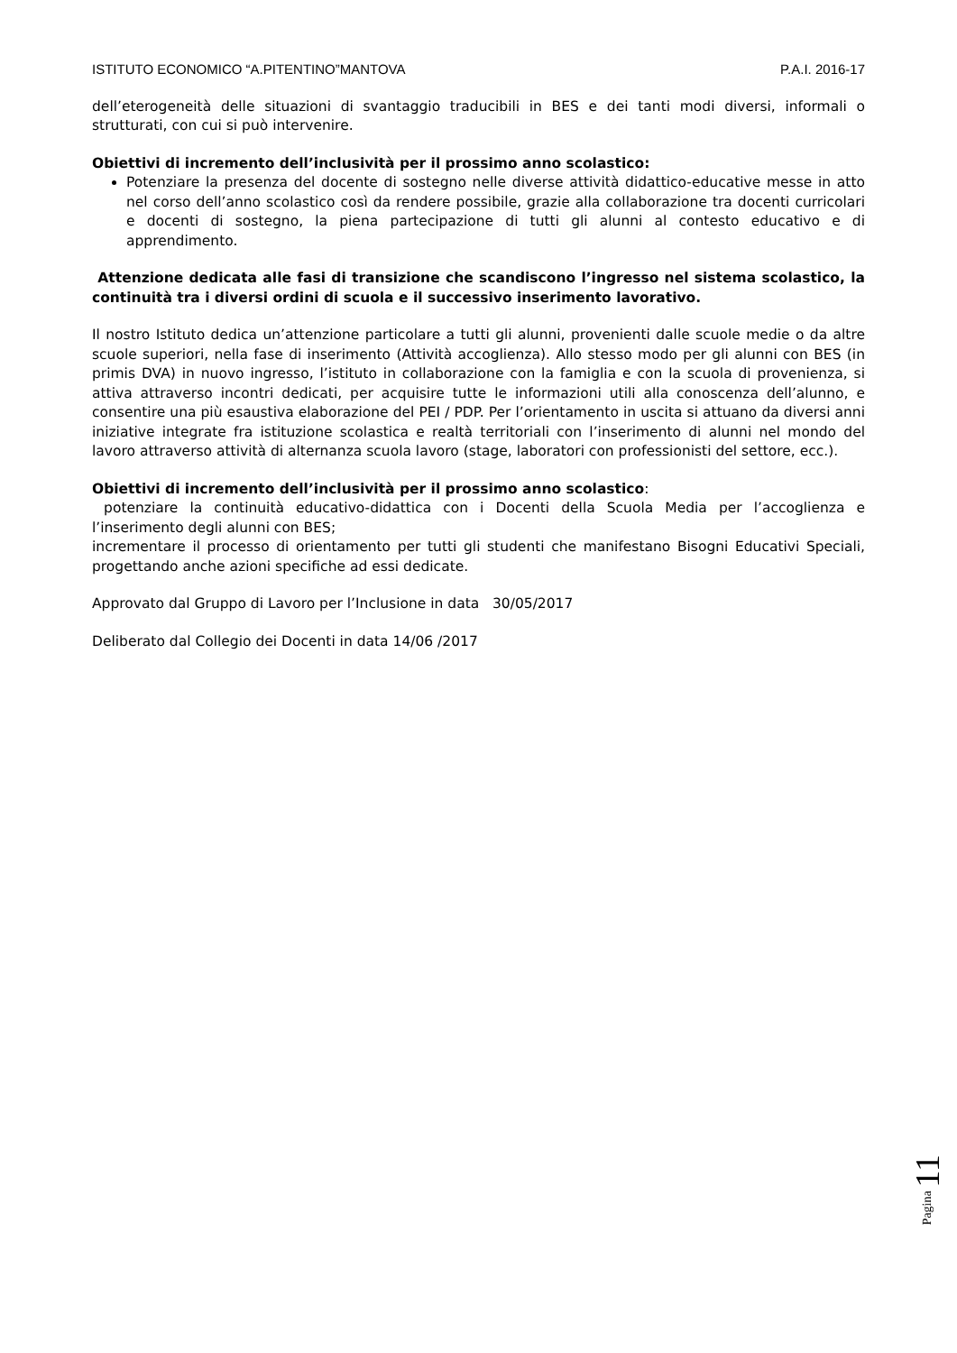ISTITUTO ECONOMICO “A.PITENTINO”MANTOVA P.A.I. 2016-17
dell’eterogeneità delle situazioni di svantaggio traducibili in BES e dei tanti modi diversi, informali o strutturati, con cui si può intervenire.
Obiettivi di incremento dell’inclusività per il prossimo anno scolastico:
Potenziare la presenza del docente di sostegno nelle diverse attività didattico-educative messe in atto nel corso dell’anno scolastico così da rendere possibile, grazie alla collaborazione tra docenti curricolari e docenti di sostegno, la piena partecipazione di tutti gli alunni al contesto educativo e di apprendimento.
Attenzione dedicata alle fasi di transizione che scandiscono l’ingresso nel sistema scolastico, la continuità tra i diversi ordini di scuola e il successivo inserimento lavorativo.
Il nostro Istituto dedica un’attenzione particolare a tutti gli alunni, provenienti dalle scuole medie o da altre scuole superiori, nella fase di inserimento (Attività accoglienza). Allo stesso modo per gli alunni con BES (in primis DVA) in nuovo ingresso, l’istituto in collaborazione con la famiglia e con la scuola di provenienza, si attiva attraverso incontri dedicati, per acquisire tutte le informazioni utili alla conoscenza dell’alunno, e consentire una più esaustiva elaborazione del PEI / PDP. Per l’orientamento in uscita si attuano da diversi anni iniziative integrate fra istituzione scolastica e realtà territoriali con l’inserimento di alunni nel mondo del lavoro attraverso attività di alternanza scuola lavoro (stage, laboratori con professionisti del settore, ecc.).
Obiettivi di incremento dell’inclusività per il prossimo anno scolastico:
potenziare la continuità educativo-didattica con i Docenti della Scuola Media per l’accoglienza e l’inserimento degli alunni con BES;
incrementare il processo di orientamento per tutti gli studenti che manifestano Bisogni Educativi Speciali, progettando anche azioni specifiche ad essi dedicate.
Approvato dal Gruppo di Lavoro per l’Inclusione in data 30/05/2017
Deliberato dal Collegio dei Docenti in data 14/06 /2017
Pagina 11